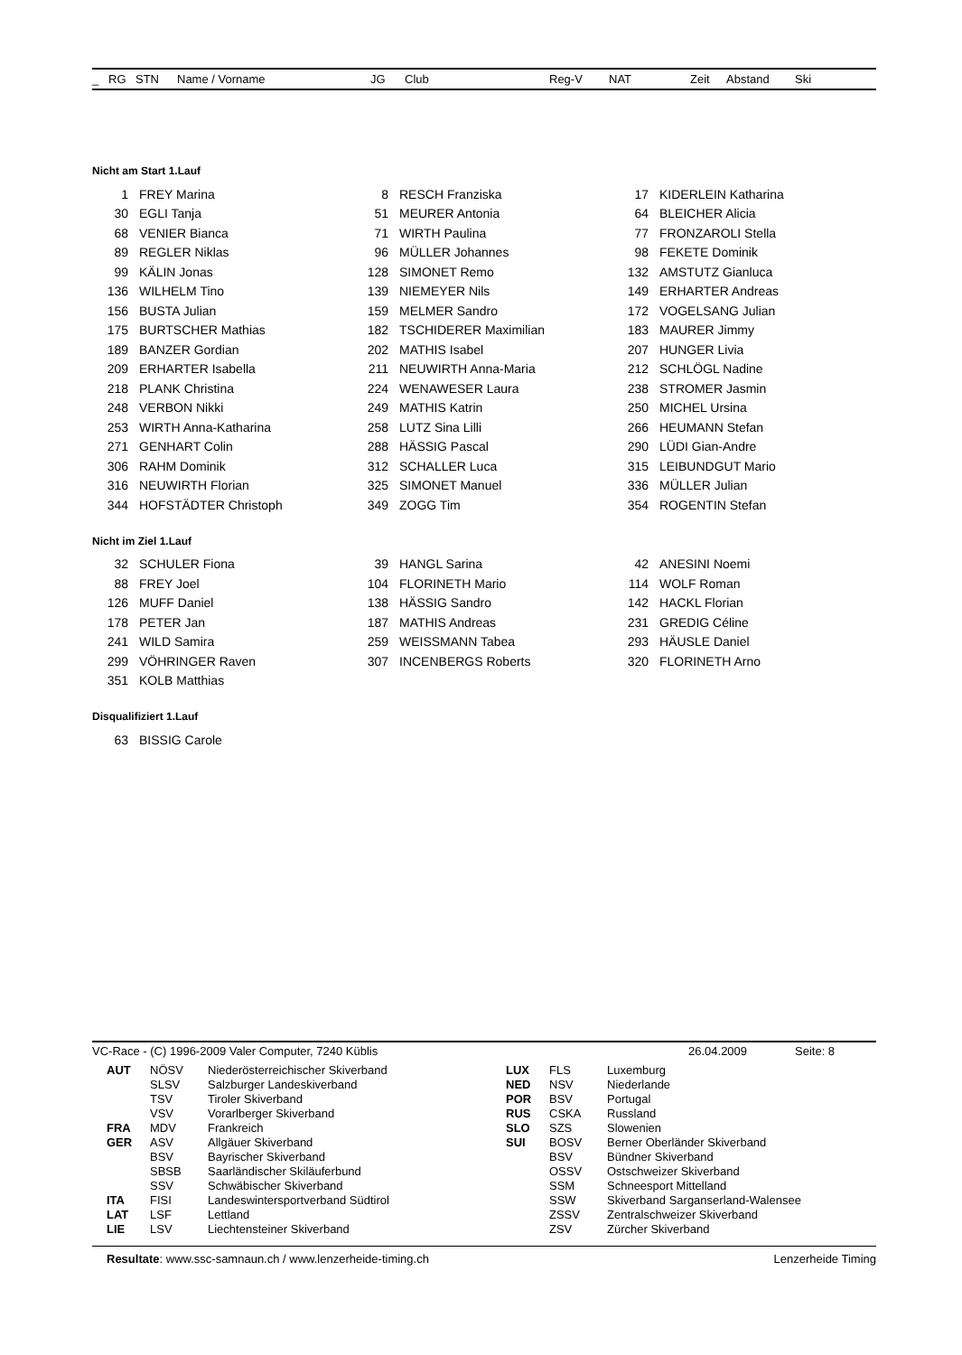_ RG STN Name / Vorname JG Club Reg-V NAT Zeit Abstand Ski
Nicht am Start 1.Lauf
| 1 | FREY Marina | 8 | RESCH Franziska | 17 | KIDERLEIN Katharina |
| 30 | EGLI Tanja | 51 | MEURER Antonia | 64 | BLEICHER Alicia |
| 68 | VENIER Bianca | 71 | WIRTH Paulina | 77 | FRONZAROLI Stella |
| 89 | REGLER Niklas | 96 | MÜLLER Johannes | 98 | FEKETE Dominik |
| 99 | KÄLIN Jonas | 128 | SIMONET Remo | 132 | AMSTUTZ Gianluca |
| 136 | WILHELM Tino | 139 | NIEMEYER Nils | 149 | ERHARTER Andreas |
| 156 | BUSTA Julian | 159 | MELMER Sandro | 172 | VOGELSANG Julian |
| 175 | BURTSCHER Mathias | 182 | TSCHIDERER Maximilian | 183 | MAURER Jimmy |
| 189 | BANZER Gordian | 202 | MATHIS Isabel | 207 | HUNGER Livia |
| 209 | ERHARTER Isabella | 211 | NEUWIRTH Anna-Maria | 212 | SCHLÖGL Nadine |
| 218 | PLANK Christina | 224 | WENAWESER Laura | 238 | STROMER Jasmin |
| 248 | VERBON Nikki | 249 | MATHIS Katrin | 250 | MICHEL Ursina |
| 253 | WIRTH Anna-Katharina | 258 | LUTZ Sina Lilli | 266 | HEUMANN Stefan |
| 271 | GENHART Colin | 288 | HÄSSIG Pascal | 290 | LÜDI Gian-Andre |
| 306 | RAHM Dominik | 312 | SCHALLER Luca | 315 | LEIBUNDGUT Mario |
| 316 | NEUWIRTH Florian | 325 | SIMONET Manuel | 336 | MÜLLER Julian |
| 344 | HOFSTÄDTER Christoph | 349 | ZOGG Tim | 354 | ROGENTIN Stefan |
Nicht im Ziel 1.Lauf
| 32 | SCHULER Fiona | 39 | HANGL Sarina | 42 | ANESINI Noemi |
| 88 | FREY Joel | 104 | FLORINETH Mario | 114 | WOLF Roman |
| 126 | MUFF Daniel | 138 | HÄSSIG Sandro | 142 | HACKL Florian |
| 178 | PETER Jan | 187 | MATHIS Andreas | 231 | GREDIG Céline |
| 241 | WILD Samira | 259 | WEISSMANN Tabea | 293 | HÄUSLE Daniel |
| 299 | VÖHRINGER Raven | 307 | INCENBERGS Roberts | 320 | FLORINETH Arno |
| 351 | KOLB Matthias | | | | |
Disqualifiziert 1.Lauf
| 63 | BISSIG Carole |
VC-Race - (C) 1996-2009 Valer Computer, 7240 Küblis 26.04.2009 Seite: 8
| | AUT | NÖSV | Niederösterreichischer Skiverband | LUX | FLS | Luxemburg |
| | | SLSV | Salzburger Landeskiverband | NED | NSV | Niederlande |
| | | TSV | Tiroler Skiverband | POR | BSV | Portugal |
| | | VSV | Vorarlberger Skiverband | RUS | CSKA | Russland |
| | FRA | MDV | Frankreich | SLO | SZS | Slowenien |
| | GER | ASV | Allgäuer Skiverband | SUI | BOSV | Berner Oberländer Skiverband |
| | | BSV | Bayrischer Skiverband | | BSV | Bündner Skiverband |
| | | SBSB | Saarländischer Skiläuferbund | | OSSV | Ostschweizer Skiverband |
| | | SSV | Schwäbischer Skiverband | | SSM | Schneesport Mittelland |
| | ITA | FISI | Landeswintersportverband Südtirol | | SSW | Skiverband Sarganserland-Walensee |
| | LAT | LSF | Lettland | | ZSSV | Zentralschweizer Skiverband |
| | LIE | LSV | Liechtensteiner Skiverband | | ZSV | Zürcher Skiverband |
Resultate: www.ssc-samnaun.ch / www.lenzerheide-timing.ch Lenzerheide Timing